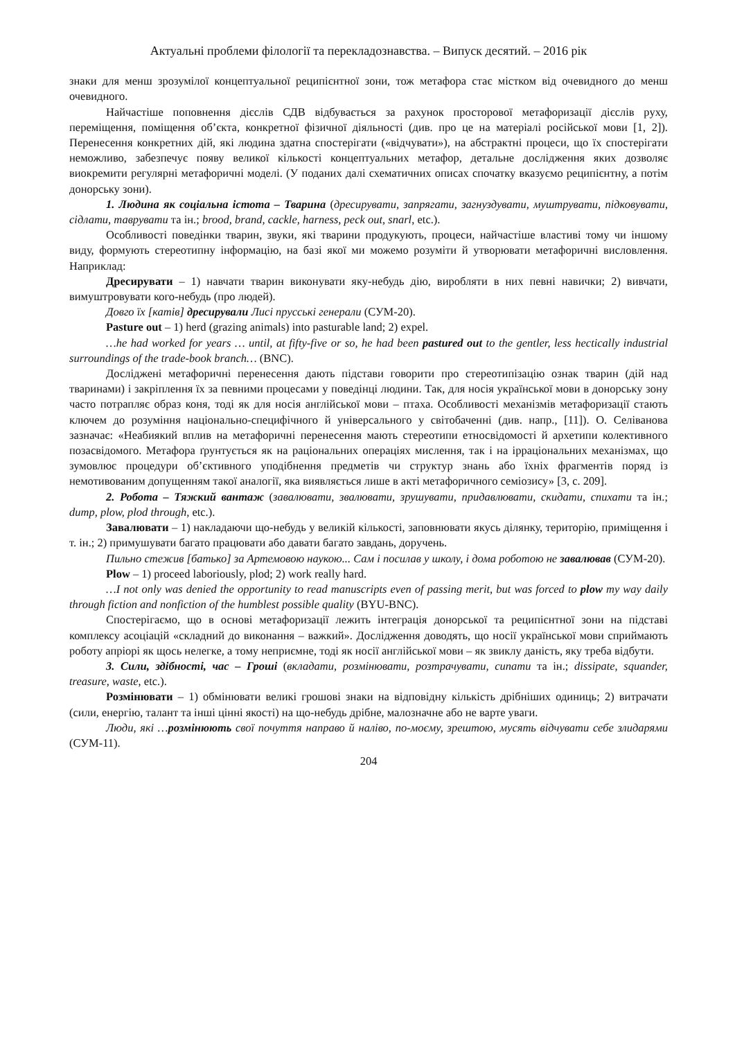Актуальні проблеми філології та перекладознавства. – Випуск десятий. – 2016 рік
знаки для менш зрозумілої концептуальної реципієнтної зони, тож метафора стає містком від очевидного до менш очевидного.
Найчастіше поповнення дієслів СДВ відбувається за рахунок просторової метафоризації дієслів руху, переміщення, поміщення об’єкта, конкретної фізичної діяльності (див. про це на матеріалі російської мови [1, 2]). Перенесення конкретних дій, які людина здатна спостерігати («відчувати»), на абстрактні процеси, що їх спостерігати неможливо, забезпечує появу великої кількості концептуальних метафор, детальне дослідження яких дозволяє виокремити регулярні метафоричні моделі. (У поданих далі схематичних описах спочатку вказуємо реципієнтну, а потім донорську зони).
1. Людина як соціальна істота – Тварина (дресирувати, запрягати, загнуздувати, муштрувати, підковувати, сідлати, таврувати та ін.; brood, brand, cackle, harness, peck out, snarl, etc.).
Особливості поведінки тварин, звуки, які тварини продукують, процеси, найчастіше властиві тому чи іншому виду, формують стереотипну інформацію, на базі якої ми можемо розуміти й утворювати метафоричні висловлення. Наприклад:
Дресирувати – 1) навчати тварин виконувати яку-небудь дію, виробляти в них певні навички; 2) вивчати, вимуштровувати кого-небудь (про людей).
Довго їх [катів] дресирували Лисі прусські генерали (СУМ-20).
Pasture out – 1) herd (grazing animals) into pasturable land; 2) expel.
…he had worked for years … until, at fifty-five or so, he had been pastured out to the gentler, less hectically industrial surroundings of the trade-book branch… (BNC).
Досліджені метафоричні перенесення дають підстави говорити про стереотипізацію ознак тварин (дій над тваринами) і закріплення їх за певними процесами у поведінці людини. Так, для носія української мови в донорську зону часто потрапляє образ коня, тоді як для носія англійської мови – птаха. Особливості механізмів метафоризації стають ключем до розуміння національно-специфічного й універсального у світобаченні (див. напр., [11]). О. Селіванова зазначає: «Неабиякий вплив на метафоричні перенесення мають стереотипи етносвідомості й архетипи колективного позасвідомого. Метафора ґрунтується як на раціональних операціях мислення, так і на ірраціональних механізмах, що зумовлює процедури об’єктивного уподібнення предметів чи структур знань або їхніх фрагментів поряд із немотивованим допущенням такої аналогії, яка виявляється лише в акті метафоричного семіозису» [3, с. 209].
2. Робота – Тяжкий вантаж (завалювати, звалювати, зрушувати, придавлювати, скидати, спихати та ін.; dump, plow, plod through, etc.).
Завалювати – 1) накладаючи що-небудь у великій кількості, заповнювати якусь ділянку, територію, приміщення і т. ін.; 2) примушувати багато працювати або давати багато завдань, доручень.
Пильно стежив [батько] за Артемовою наукою... Сам і посилав у школу, і дома роботою не завалював (СУМ-20).
Plow – 1) proceed laboriously, plod; 2) work really hard.
…I not only was denied the opportunity to read manuscripts even of passing merit, but was forced to plow my way daily through fiction and nonfiction of the humblest possible quality (BYU-BNC).
Спостерігаємо, що в основі метафоризації лежить інтеграція донорської та реципієнтної зони на підставі комплексу асоціацій «складний до виконання – важкий». Дослідження доводять, що носії української мови сприймають роботу апріорі як щось нелегке, а тому неприємне, тоді як носії англійської мови – як звиклу даність, яку треба відбути.
3. Сили, здібності, час – Гроші (вкладати, розмінювати, розтрачувати, сипати та ін.; dissipate, squander, treasure, waste, etc.).
Розмінювати – 1) обмінювати великі грошові знаки на відповідну кількість дрібніших одиниць; 2) витрачати (сили, енергію, талант та інші цінні якості) на що-небудь дрібне, малозначне або не варте уваги.
Люди, які …розмінюють свої почуття направо й наліво, по-моєму, зрештою, мусять відчувати себе злидарями (СУМ-11).
204